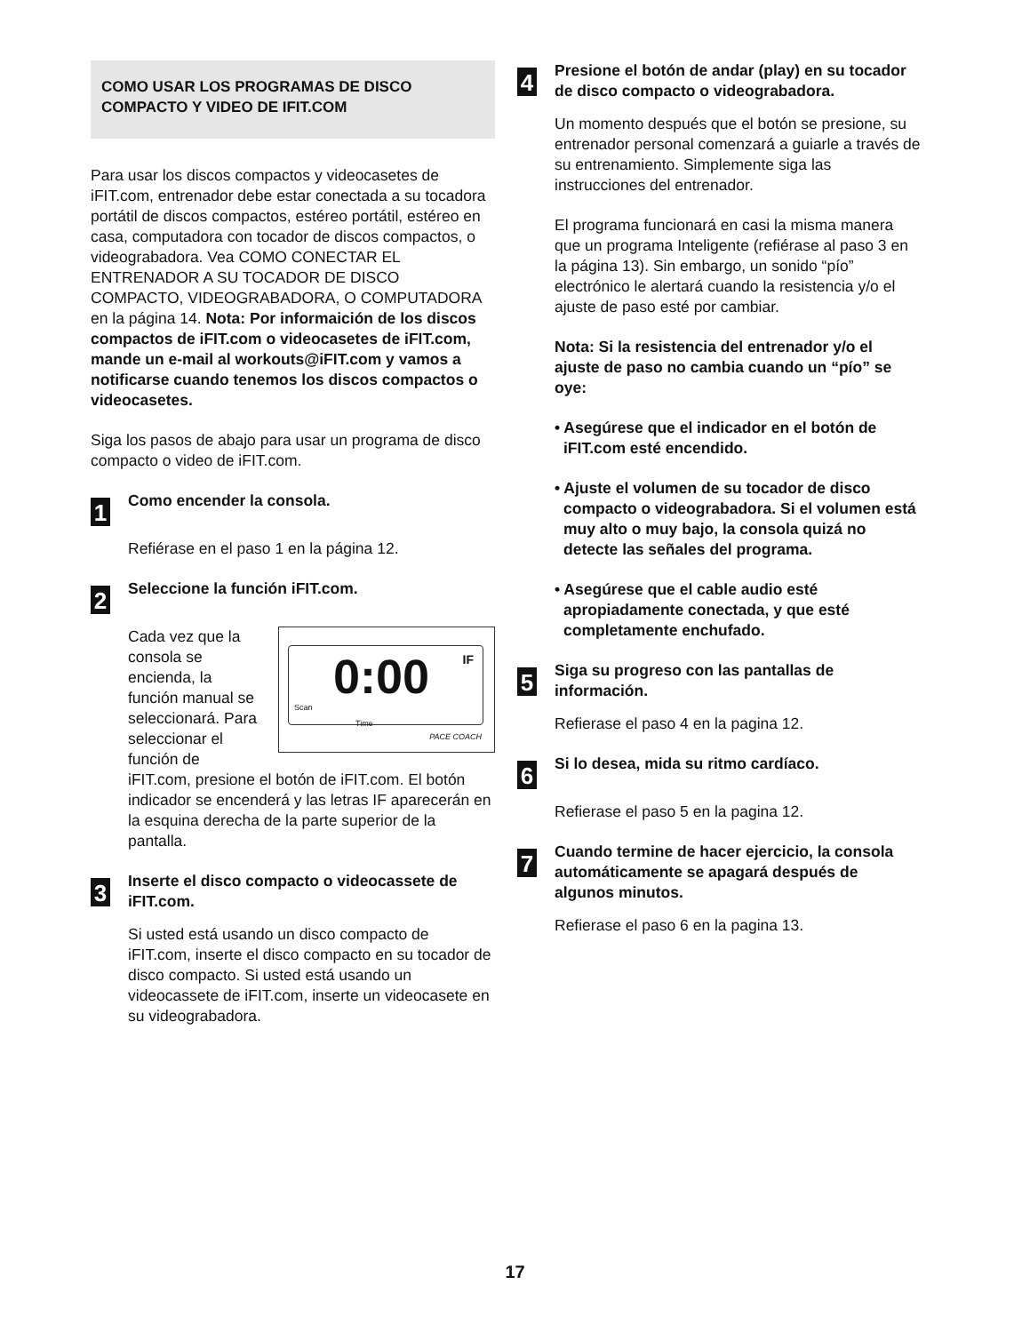COMO USAR LOS PROGRAMAS DE DISCO COMPACTO Y VIDEO DE IFIT.COM
Para usar los discos compactos y videocasetes de iFIT.com, entrenador debe estar conectada a su tocadora portátil de discos compactos, estéreo portátil, estéreo en casa, computadora con tocador de discos compactos, o videograbadora. Vea COMO CONECTAR EL ENTRENADOR A SU TOCADOR DE DISCO COMPACTO, VIDEOGRABADORA, O COMPUTADORA en la página 14. Nota: Por informaición de los discos compactos de iFIT.com o videocasetes de iFIT.com, mande un e-mail al workouts@iFIT.com y vamos a notificarse cuando tenemos los discos compactos o videocasetes.
Siga los pasos de abajo para usar un programa de disco compacto o video de iFIT.com.
1
Como encender la consola.
Refiérase en el paso 1 en la página 12.
2
Seleccione la función iFIT.com.
0:00 IF
Scan
Time
PACE COACH
Cada vez que la consola se encienda, la función manual se seleccionará. Para seleccionar el función de iFIT.com, presione el botón de iFIT.com. El botón indicador se encenderá y las letras IF aparecerán en la esquina derecha de la parte superior de la pantalla.
3
Inserte el disco compacto o videocassete de iFIT.com.
Si usted está usando un disco compacto de iFIT.com, inserte el disco compacto en su tocador de disco compacto. Si usted está usando un videocassete de iFIT.com, inserte un videocasete en su videograbadora.
4
Presione el botón de andar (play) en su tocador de disco compacto o videograbadora.
Un momento después que el botón se presione, su entrenador personal comenzará a guiarle a través de su entrenamiento. Simplemente siga las instrucciones del entrenador.
El programa funcionará en casi la misma manera que un programa Inteligente (refiérase al paso 3 en la página 13). Sin embargo, un sonido “pío” electrónico le alertará cuando la resistencia y/o el ajuste de paso esté por cambiar.
Nota: Si la resistencia del entrenador y/o el ajuste de paso no cambia cuando un “pío” se oye:
• Asegúrese que el indicador en el botón de iFIT.com esté encendido.
• Ajuste el volumen de su tocador de disco compacto o videograbadora. Si el volumen está muy alto o muy bajo, la consola quizá no detecte las señales del programa.
• Asegúrese que el cable audio esté apropiadamente conectada, y que esté completamente enchufado.
5
Siga su progreso con las pantallas de información.
Refierase el paso 4 en la pagina 12.
6
Si lo desea, mida su ritmo cardíaco.
Refierase el paso 5 en la pagina 12.
7
Cuando termine de hacer ejercicio, la consola automáticamente se apagará después de algunos minutos.
Refierase el paso 6 en la pagina 13.
17